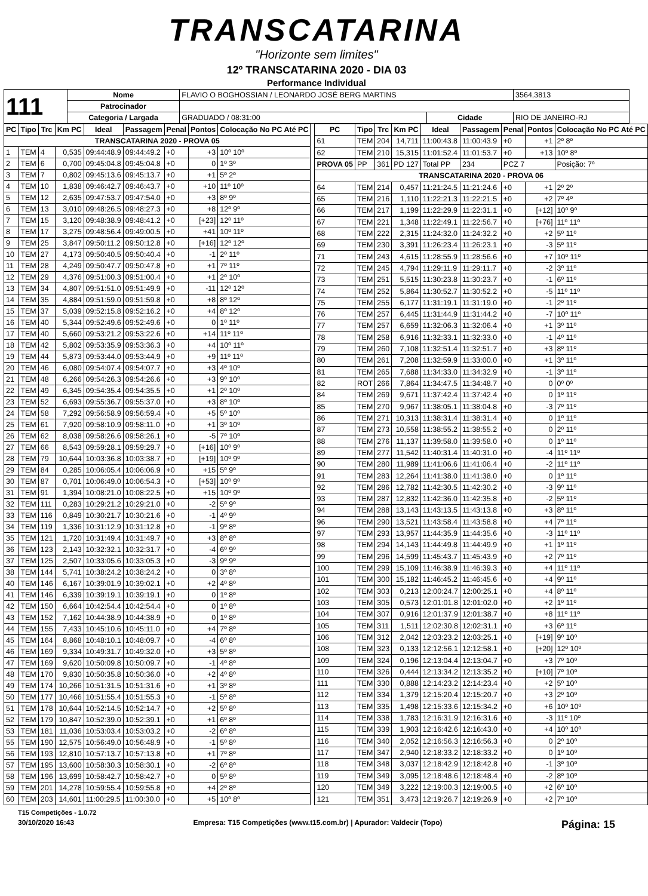TRANSCATARINA
"Horizonte sem limites"
12º TRANSCATARINA 2020 - DIA 03
Performance Individual
| 111 | Nome | FLAVIO O BOGHOSSIAN / LEONARDO JOSÉ BERG MARTINS | | | 3564,3813 |
| | Patrocinador | | | | |
| | Categoria / Largada | GRADUADO / 08:31:00 | Cidade | RIO DE JANEIRO-RJ | |
| PC | Tipo | Trc | Km PC | Ideal | Passagem | Penal | Pontos | Colocação No PC Até PC |
| --- | --- | --- | --- | --- | --- | --- | --- | --- |
| TRANSCATARINA 2020 - PROVA 05 | | | | | | | | |
| 1 | TEM | 4 | 0,535 | 09:44:48.9 | 09:44:49.2 | +0 | +3 | 10º 10º |
| 2 | TEM | 6 | 0,700 | 09:45:04.8 | 09:45:04.8 | +0 | 0 | 1º 3º |
| 3 | TEM | 7 | 0,802 | 09:45:13.6 | 09:45:13.7 | +0 | +1 | 5º 2º |
| 4 | TEM | 10 | 1,838 | 09:46:42.7 | 09:46:43.7 | +0 | +10 | 11º 10º |
| 5 | TEM | 12 | 2,635 | 09:47:53.7 | 09:47:54.0 | +0 | +3 | 8º 9º |
| 6 | TEM | 13 | 3,010 | 09:48:26.5 | 09:48:27.3 | +0 | +8 | 12º 9º |
| 7 | TEM | 15 | 3,120 | 09:48:38.9 | 09:48:41.2 | +0 | [+23] | 12º 11º |
| 8 | TEM | 17 | 3,275 | 09:48:56.4 | 09:49:00.5 | +0 | +41 | 10º 11º |
| 9 | TEM | 25 | 3,847 | 09:50:11.2 | 09:50:12.8 | +0 | [+16] | 12º 12º |
| 10 | TEM | 27 | 4,173 | 09:50:40.5 | 09:50:40.4 | +0 | -1 | 2º 11º |
| 11 | TEM | 28 | 4,249 | 09:50:47.7 | 09:50:47.8 | +0 | +1 | 7º 11º |
| 12 | TEM | 29 | 4,376 | 09:51:00.3 | 09:51:00.4 | +0 | +1 | 2º 10º |
| 13 | TEM | 34 | 4,807 | 09:51:51.0 | 09:51:49.9 | +0 | -11 | 12º 12º |
| 14 | TEM | 35 | 4,884 | 09:51:59.0 | 09:51:59.8 | +0 | +8 | 8º 12º |
| 15 | TEM | 37 | 5,039 | 09:52:15.8 | 09:52:16.2 | +0 | +4 | 8º 12º |
| 16 | TEM | 40 | 5,344 | 09:52:49.6 | 09:52:49.6 | +0 | 0 | 1º 11º |
| 17 | TEM | 40 | 5,660 | 09:53:21.2 | 09:53:22.6 | +0 | +14 | 11º 11º |
| 18 | TEM | 42 | 5,802 | 09:53:35.9 | 09:53:36.3 | +0 | +4 | 10º 11º |
| 19 | TEM | 44 | 5,873 | 09:53:44.0 | 09:53:44.9 | +0 | +9 | 11º 11º |
| 20 | TEM | 46 | 6,080 | 09:54:07.4 | 09:54:07.7 | +0 | +3 | 4º 10º |
| 21 | TEM | 48 | 6,266 | 09:54:26.3 | 09:54:26.6 | +0 | +3 | 9º 10º |
| 22 | TEM | 49 | 6,345 | 09:54:35.4 | 09:54:35.5 | +0 | +1 | 2º 10º |
| 23 | TEM | 52 | 6,693 | 09:55:36.7 | 09:55:37.0 | +0 | +3 | 8º 10º |
| 24 | TEM | 58 | 7,292 | 09:56:58.9 | 09:56:59.4 | +0 | +5 | 5º 10º |
| 25 | TEM | 61 | 7,920 | 09:58:10.9 | 09:58:11.0 | +0 | +1 | 3º 10º |
| 26 | TEM | 62 | 8,038 | 09:58:26.6 | 09:58:26.1 | +0 | -5 | 7º 10º |
| 27 | TEM | 66 | 8,543 | 09:59:28.1 | 09:59:29.7 | +0 | [+16] | 10º 9º |
| 28 | TEM | 79 | 10,644 | 10:03:36.8 | 10:03:38.7 | +0 | [+19] | 10º 9º |
| 29 | TEM | 84 | 0,285 | 10:06:05.4 | 10:06:06.9 | +0 | +15 | 5º 9º |
| 30 | TEM | 87 | 0,701 | 10:06:49.0 | 10:06:54.3 | +0 | [+53] | 10º 9º |
| 31 | TEM | 91 | 1,394 | 10:08:21.0 | 10:08:22.5 | +0 | +15 | 10º 9º |
| 32 | TEM | 111 | 0,283 | 10:29:21.2 | 10:29:21.0 | +0 | -2 | 5º 9º |
| 33 | TEM | 116 | 0,849 | 10:30:21.7 | 10:30:21.6 | +0 | -1 | 4º 9º |
| 34 | TEM | 119 | 1,336 | 10:31:12.9 | 10:31:12.8 | +0 | -1 | 9º 8º |
| 35 | TEM | 121 | 1,720 | 10:31:49.4 | 10:31:49.7 | +0 | +3 | 8º 8º |
| 36 | TEM | 123 | 2,143 | 10:32:32.1 | 10:32:31.7 | +0 | -4 | 6º 9º |
| 37 | TEM | 125 | 2,507 | 10:33:05.6 | 10:33:05.3 | +0 | -3 | 9º 9º |
| 38 | TEM | 144 | 5,741 | 10:38:24.2 | 10:38:24.2 | +0 | 0 | 3º 8º |
| 40 | TEM | 146 | 6,167 | 10:39:01.9 | 10:39:02.1 | +0 | +2 | 4º 8º |
| 41 | TEM | 146 | 6,339 | 10:39:19.1 | 10:39:19.1 | +0 | 0 | 1º 8º |
| 42 | TEM | 150 | 6,664 | 10:42:54.4 | 10:42:54.4 | +0 | 0 | 1º 8º |
| 43 | TEM | 152 | 7,162 | 10:44:38.9 | 10:44:38.9 | +0 | 0 | 1º 8º |
| 44 | TEM | 155 | 7,433 | 10:45:10.6 | 10:45:11.0 | +0 | +4 | 7º 8º |
| 45 | TEM | 164 | 8,868 | 10:48:10.1 | 10:48:09.7 | +0 | -4 | 6º 8º |
| 46 | TEM | 169 | 9,334 | 10:49:31.7 | 10:49:32.0 | +0 | +3 | 5º 8º |
| 47 | TEM | 169 | 9,620 | 10:50:09.8 | 10:50:09.7 | +0 | -1 | 4º 8º |
| 48 | TEM | 170 | 9,830 | 10:50:35.8 | 10:50:36.0 | +0 | +2 | 4º 8º |
| 49 | TEM | 174 | 10,266 | 10:51:31.5 | 10:51:31.6 | +0 | +1 | 3º 8º |
| 50 | TEM | 177 | 10,466 | 10:51:55.4 | 10:51:55.3 | +0 | -1 | 5º 8º |
| 51 | TEM | 178 | 10,644 | 10:52:14.5 | 10:52:14.7 | +0 | +2 | 5º 8º |
| 52 | TEM | 179 | 10,847 | 10:52:39.0 | 10:52:39.1 | +0 | +1 | 6º 8º |
| 53 | TEM | 181 | 11,036 | 10:53:03.4 | 10:53:03.2 | +0 | -2 | 6º 8º |
| 55 | TEM | 190 | 12,575 | 10:56:49.0 | 10:56:48.9 | +0 | -1 | 5º 8º |
| 56 | TEM | 193 | 12,810 | 10:57:13.7 | 10:57:13.8 | +0 | +1 | 7º 8º |
| 57 | TEM | 195 | 13,600 | 10:58:30.3 | 10:58:30.1 | +0 | -2 | 6º 8º |
| 58 | TEM | 196 | 13,699 | 10:58:42.7 | 10:58:42.7 | +0 | 0 | 5º 8º |
| 59 | TEM | 201 | 14,278 | 10:59:55.4 | 10:59:55.8 | +0 | +4 | 2º 8º |
| 60 | TEM | 203 | 14,601 | 11:00:29.5 | 11:00:30.0 | +0 | +5 | 10º 8º |
| PC | Tipo | Trc | Km PC | Ideal | Passagem | Penal | Pontos | Colocação No PC Até PC |
| --- | --- | --- | --- | --- | --- | --- | --- | --- |
| 61 | TEM | 204 | 14,711 | 11:00:43.8 | 11:00:43.9 | +0 | +1 | 2º 8º |
| 62 | TEM | 210 | 15,315 | 11:01:52.4 | 11:01:53.7 | +0 | +13 | 10º 8º |
| PROVA 05 | PP | 361 | PD 127 | Total PP | 234 | PCZ 7 | | Posição: 7º |
| TRANSCATARINA 2020 - PROVA 06 | | | | | | | | |
| 64 | TEM | 214 | 0,457 | 11:21:24.5 | 11:21:24.6 | +0 | +1 | 2º 2º |
| 65 | TEM | 216 | 1,110 | 11:22:21.3 | 11:22:21.5 | +0 | +2 | 7º 4º |
| 66 | TEM | 217 | 1,199 | 11:22:29.9 | 11:22:31.1 | +0 | [+12] | 10º 9º |
| 67 | TEM | 221 | 1,348 | 11:22:49.1 | 11:22:56.7 | +0 | [+76] | 11º 11º |
| 68 | TEM | 222 | 2,315 | 11:24:32.0 | 11:24:32.2 | +0 | +2 | 5º 11º |
| 69 | TEM | 230 | 3,391 | 11:26:23.4 | 11:26:23.1 | +0 | -3 | 5º 11º |
| 71 | TEM | 243 | 4,615 | 11:28:55.9 | 11:28:56.6 | +0 | +7 | 10º 11º |
| 72 | TEM | 245 | 4,794 | 11:29:11.9 | 11:29:11.7 | +0 | -2 | 3º 11º |
| 73 | TEM | 251 | 5,515 | 11:30:23.8 | 11:30:23.7 | +0 | -1 | 6º 11º |
| 74 | TEM | 252 | 5,864 | 11:30:52.7 | 11:30:52.2 | +0 | -5 | 11º 11º |
| 75 | TEM | 255 | 6,177 | 11:31:19.1 | 11:31:19.0 | +0 | -1 | 2º 11º |
| 76 | TEM | 257 | 6,445 | 11:31:44.9 | 11:31:44.2 | +0 | -7 | 10º 11º |
| 77 | TEM | 257 | 6,659 | 11:32:06.3 | 11:32:06.4 | +0 | +1 | 3º 11º |
| 78 | TEM | 258 | 6,916 | 11:32:33.1 | 11:32:33.0 | +0 | -1 | 4º 11º |
| 79 | TEM | 260 | 7,108 | 11:32:51.4 | 11:32:51.7 | +0 | +3 | 8º 11º |
| 80 | TEM | 261 | 7,208 | 11:32:59.9 | 11:33:00.0 | +0 | +1 | 3º 11º |
| 81 | TEM | 265 | 7,688 | 11:34:33.0 | 11:34:32.9 | +0 | -1 | 3º 11º |
| 82 | ROT | 266 | 7,864 | 11:34:47.5 | 11:34:48.7 | +0 | 0 | 0º 0º |
| 84 | TEM | 269 | 9,671 | 11:37:42.4 | 11:37:42.4 | +0 | 0 | 1º 11º |
| 85 | TEM | 270 | 9,967 | 11:38:05.1 | 11:38:04.8 | +0 | -3 | 7º 11º |
| 86 | TEM | 271 | 10,313 | 11:38:31.4 | 11:38:31.4 | +0 | 0 | 1º 11º |
| 87 | TEM | 273 | 10,558 | 11:38:55.2 | 11:38:55.2 | +0 | 0 | 2º 11º |
| 88 | TEM | 276 | 11,137 | 11:39:58.0 | 11:39:58.0 | +0 | 0 | 1º 11º |
| 89 | TEM | 277 | 11,542 | 11:40:31.4 | 11:40:31.0 | +0 | -4 | 11º 11º |
| 90 | TEM | 280 | 11,989 | 11:41:06.6 | 11:41:06.4 | +0 | -2 | 11º 11º |
| 91 | TEM | 283 | 12,264 | 11:41:38.0 | 11:41:38.0 | +0 | 0 | 1º 11º |
| 92 | TEM | 286 | 12,782 | 11:42:30.5 | 11:42:30.2 | +0 | -3 | 9º 11º |
| 93 | TEM | 287 | 12,832 | 11:42:36.0 | 11:42:35.8 | +0 | -2 | 5º 11º |
| 94 | TEM | 288 | 13,143 | 11:43:13.5 | 11:43:13.8 | +0 | +3 | 8º 11º |
| 96 | TEM | 290 | 13,521 | 11:43:58.4 | 11:43:58.8 | +0 | +4 | 7º 11º |
| 97 | TEM | 293 | 13,957 | 11:44:35.9 | 11:44:35.6 | +0 | -3 | 11º 11º |
| 98 | TEM | 294 | 14,143 | 11:44:49.8 | 11:44:49.9 | +0 | +1 | 1º 11º |
| 99 | TEM | 296 | 14,599 | 11:45:43.7 | 11:45:43.9 | +0 | +2 | 7º 11º |
| 100 | TEM | 299 | 15,109 | 11:46:38.9 | 11:46:39.3 | +0 | +4 | 11º 11º |
| 101 | TEM | 300 | 15,182 | 11:46:45.2 | 11:46:45.6 | +0 | +4 | 9º 11º |
| 102 | TEM | 303 | 0,213 | 12:00:24.7 | 12:00:25.1 | +0 | +4 | 8º 11º |
| 103 | TEM | 305 | 0,573 | 12:01:01.8 | 12:01:02.0 | +0 | +2 | 1º 11º |
| 104 | TEM | 307 | 0,916 | 12:01:37.9 | 12:01:38.7 | +0 | +8 | 11º 11º |
| 105 | TEM | 311 | 1,511 | 12:02:30.8 | 12:02:31.1 | +0 | +3 | 6º 11º |
| 106 | TEM | 312 | 2,042 | 12:03:23.2 | 12:03:25.1 | +0 | [+19] | 9º 10º |
| 108 | TEM | 323 | 0,133 | 12:12:56.1 | 12:12:58.1 | +0 | [+20] | 12º 10º |
| 109 | TEM | 324 | 0,196 | 12:13:04.4 | 12:13:04.7 | +0 | +3 | 7º 10º |
| 110 | TEM | 326 | 0,444 | 12:13:34.2 | 12:13:35.2 | +0 | [+10] | 7º 10º |
| 111 | TEM | 330 | 0,888 | 12:14:23.2 | 12:14:23.4 | +0 | +2 | 5º 10º |
| 112 | TEM | 334 | 1,379 | 12:15:20.4 | 12:15:20.7 | +0 | +3 | 2º 10º |
| 113 | TEM | 335 | 1,498 | 12:15:33.6 | 12:15:34.2 | +0 | +6 | 10º 10º |
| 114 | TEM | 338 | 1,783 | 12:16:31.9 | 12:16:31.6 | +0 | -3 | 11º 10º |
| 115 | TEM | 339 | 1,903 | 12:16:42.6 | 12:16:43.0 | +0 | +4 | 10º 10º |
| 116 | TEM | 340 | 2,052 | 12:16:56.3 | 12:16:56.3 | +0 | 0 | 2º 10º |
| 117 | TEM | 347 | 2,940 | 12:18:33.2 | 12:18:33.2 | +0 | 0 | 1º 10º |
| 118 | TEM | 348 | 3,037 | 12:18:42.9 | 12:18:42.8 | +0 | -1 | 3º 10º |
| 119 | TEM | 349 | 3,095 | 12:18:48.6 | 12:18:48.4 | +0 | -2 | 8º 10º |
| 120 | TEM | 349 | 3,222 | 12:19:00.3 | 12:19:00.5 | +0 | +2 | 6º 10º |
| 121 | TEM | 351 | 3,473 | 12:19:26.7 | 12:19:26.9 | +0 | +2 | 7º 10º |
T15 Competições - 1.0.72
30/10/2020 16:43 Empresa: T15 Competições (www.t15.com.br) | Apurador: Valdecir (Topo) Página: 15